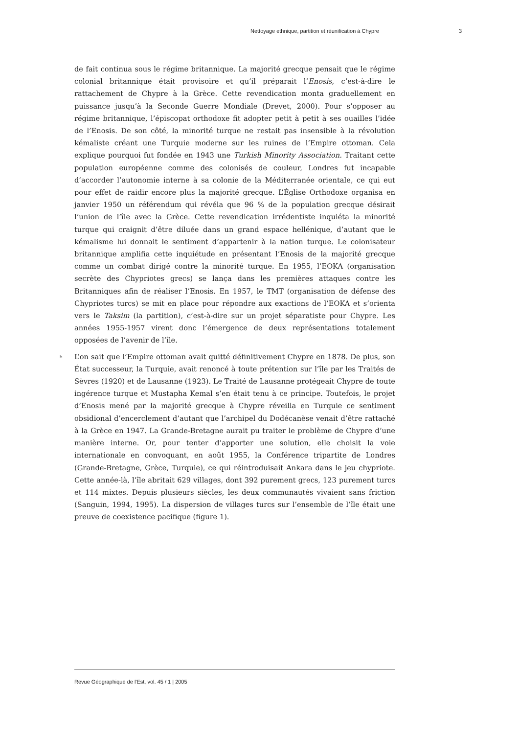Nettoyage ethnique, partition et réunification à Chypre 3
de fait continua sous le régime britannique. La majorité grecque pensait que le régime colonial britannique était provisoire et qu’il préparait l’Enosis, c’est-à-dire le rattachement de Chypre à la Grèce. Cette revendication monta graduellement en puissance jusqu’à la Seconde Guerre Mondiale (Drevet, 2000). Pour s’opposer au régime britannique, l’épiscopat orthodoxe fit adopter petit à petit à ses ouailles l’idée de l’Enosis. De son côté, la minorité turque ne restait pas insensible à la révolution kémaliste créant une Turquie moderne sur les ruines de l’Empire ottoman. Cela explique pourquoi fut fondée en 1943 une Turkish Minority Association. Traitant cette population européenne comme des colonisés de couleur, Londres fut incapable d’accorder l’autonomie interne à sa colonie de la Méditerranée orientale, ce qui eut pour effet de raidir encore plus la majorité grecque. L’Église Orthodoxe organisa en janvier 1950 un référendum qui révéla que 96 % de la population grecque désirait l’union de l’île avec la Grèce. Cette revendication irrédentiste inquiéta la minorité turque qui craignit d’être diluée dans un grand espace hellénique, d’autant que le kémalisme lui donnait le sentiment d’appartenir à la nation turque. Le colonisateur britannique amplifia cette inquiétude en présentant l’Enosis de la majorité grecque comme un combat dirigé contre la minorité turque. En 1955, l’EOKA (organisation secrète des Chypriotes grecs) se lança dans les premières attaques contre les Britanniques afin de réaliser l’Enosis. En 1957, le TMT (organisation de défense des Chypriotes turcs) se mit en place pour répondre aux exactions de l’EOKA et s’orienta vers le Taksim (la partition), c’est-à-dire sur un projet séparatiste pour Chypre. Les années 1955-1957 virent donc l’émergence de deux représentations totalement opposées de l’avenir de l’île.
5 L’on sait que l’Empire ottoman avait quitté définitivement Chypre en 1878. De plus, son État successeur, la Turquie, avait renoncé à toute prétention sur l’île par les Traités de Sèvres (1920) et de Lausanne (1923). Le Traité de Lausanne protégeait Chypre de toute ingérence turque et Mustapha Kemal s’en était tenu à ce principe. Toutefois, le projet d’Enosis mené par la majorité grecque à Chypre réveilla en Turquie ce sentiment obsidional d’encerclement d’autant que l’archipel du Dodécanèse venait d’être rattaché à la Grèce en 1947. La Grande-Bretagne aurait pu traiter le problème de Chypre d’une manière interne. Or, pour tenter d’apporter une solution, elle choisit la voie internationale en convoquant, en août 1955, la Conférence tripartite de Londres (Grande-Bretagne, Grèce, Turquie), ce qui réintroduisait Ankara dans le jeu chypriote. Cette année-là, l’île abritait 629 villages, dont 392 purement grecs, 123 purement turcs et 114 mixtes. Depuis plusieurs siècles, les deux communautés vivaient sans friction (Sanguin, 1994, 1995). La dispersion de villages turcs sur l’ensemble de l’île était une preuve de coexistence pacifique (figure 1).
Revue Géographique de l'Est, vol. 45 / 1 | 2005